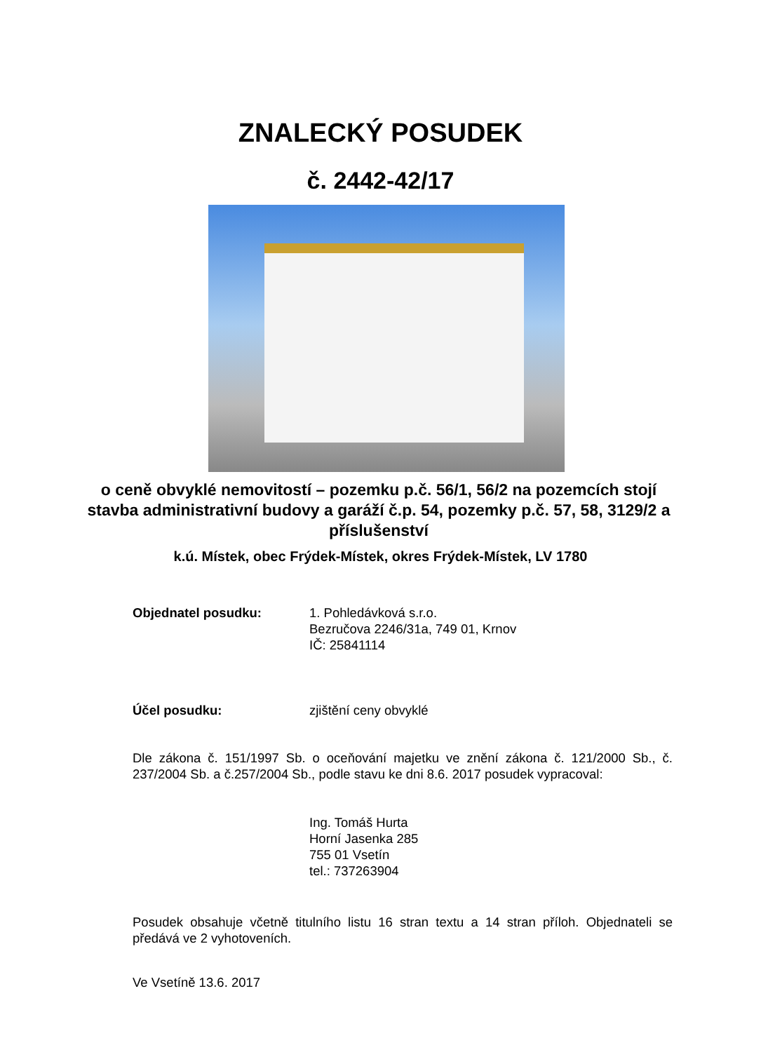ZNALECKÝ POSUDEK
č. 2442-42/17
o ceně obvyklé nemovitostí – pozemku p.č. 56/1, 56/2 na pozemcích stojí stavba administrativní budovy a garáží č.p. 54, pozemky p.č. 57, 58, 3129/2 a příslušenství
k.ú. Místek, obec Frýdek-Místek, okres Frýdek-Místek, LV 1780
Objednatel posudku: 1. Pohledávková s.r.o.
Bezručova 2246/31a, 749 01, Krnov
IČ: 25841114
Účel posudku: zjištění ceny obvyklé
Dle zákona č. 151/1997 Sb. o oceňování majetku ve znění zákona č. 121/2000 Sb., č. 237/2004 Sb. a č.257/2004 Sb., podle stavu ke dni 8.6. 2017 posudek vypracoval:
Ing. Tomáš Hurta
Horní Jasenka 285
755 01 Vsetín
tel.: 737263904
Posudek obsahuje včetně titulního listu 16 stran textu a 14 stran příloh. Objednateli se předává ve 2 vyhotoveních.
Ve Vsetíně 13.6. 2017